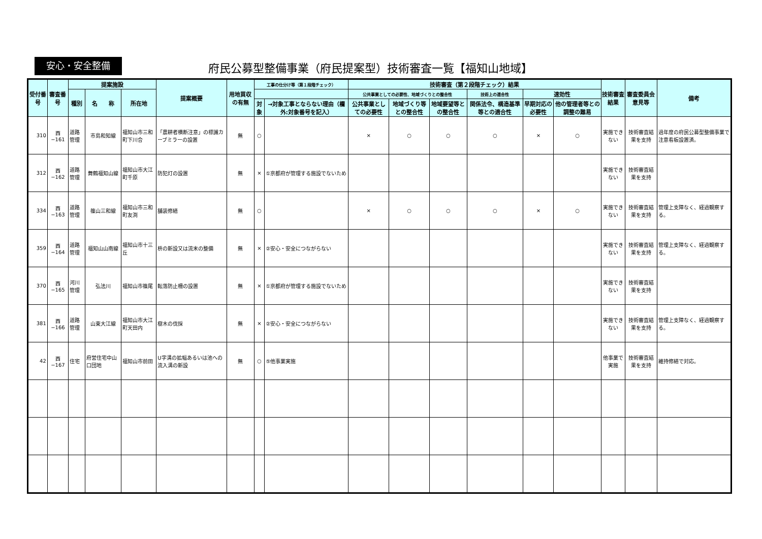安心・安全整備
府民公募型整備事業（府民提案型）技術審査一覧【福知山地域】
| 受付番号 | 審査番号 | 提案施設 | | | 提案概要 | 用地買収の有無 | 工事の仕分け等（第１段階チェック） | | 技術審査（第２段階チェック）結果 | | | | | | 技術審査結果 | 審査委員会意見等 | 備考 |
| --- | --- | --- | --- | --- | --- | --- | --- | --- | --- | --- | --- | --- | --- | --- | --- | --- | --- |
| | | 種別 | 名 称 | 所在地 | | | | | 公共事業としての必要性、地域づくりとの整合性 | | | 技術上の適合性 | 速効性 | | | | |
| | | | | | | | 対象 | →対象工事とならない理由（欄外:対象番号を記入） | 公共事業としての必要性 | 地域づくり等との整合性 | 地域要望等との整合性 | 関係法令、構造基準等との適合性 | 早期対応の必要性 | 他の管理者等との調整の難易 | | | |
| 310 | 西−161 | 道路管理 | 市島和知線 | 福知山市三和町下川合 | 「農耕者横断注意」の標識カーブミラーの設置 | 無 | ○ | | × | ○ | ○ | ○ | × | ○ | 実施できない | 技術審査結果を支持 | 過年度の府民公募型整備事業で注意看板設置済。 |
| 312 | 西−162 | 道路管理 | 舞鶴福知山線 | 福知山市大江町千原 | 防犯灯の設置 | 無 | × | ①京都府が管理する施設でないため | | | | | | | 実施できない | 技術審査結果を支持 | |
| 334 | 西−163 | 道路管理 | 篠山三和線 | 福知山市三和町友渕 | 舗装修繕 | 無 | ○ | | × | ○ | ○ | ○ | × | ○ | 実施できない | 技術審査結果を支持 | 管理上支障なく、経過観察する。 |
| 359 | 西−164 | 道路管理 | 福知山山南線 | 福知山市十三丘 | 枡の新設又は流末の整備 | 無 | × | ②安心・安全につながらない | | | | | | | 実施できない | 技術審査結果を支持 | 管理上支障なく、経過観察する。 |
| 370 | 西−165 | 河川管理 | 弘法川 | 福知山市篠尾 | 転落防止柵の設置 | 無 | × | ①京都府が管理する施設でないため | | | | | | | 実施できない | 技術審査結果を支持 | |
| 381 | 西−166 | 道路管理 | 山東大江線 | 福知山市大江町天田内 | 樹木の伐採 | 無 | × | ②安心・安全につながらない | | | | | | | 実施できない | 技術審査結果を支持 | 管理上支障なく、経過観察する。 |
| 42 | 西−167 | 住宅 | 府営住宅中山口団地 | 福知山市前田 | U字溝の拡幅あるいは池への流入溝の新設 | 無 | ○ | ⑤他事業実施 | | | | | | | 他事業で実施 | 技術審査結果を支持 | 維持修繕で対応。 |